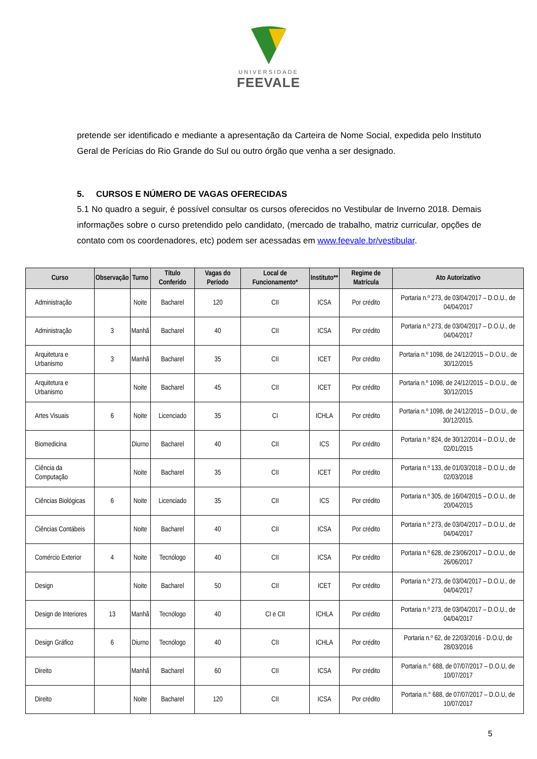UNIVERSIDADE
FEEVALE
pretende ser identificado e mediante a apresentação da Carteira de Nome Social, expedida pelo Instituto Geral de Perícias do Rio Grande do Sul ou outro órgão que venha a ser designado.
5. CURSOS E NÚMERO DE VAGAS OFERECIDAS
5.1 No quadro a seguir, é possível consultar os cursos oferecidos no Vestibular de Inverno 2018. Demais informações sobre o curso pretendido pelo candidato, (mercado de trabalho, matriz curricular, opções de contato com os coordenadores, etc) podem ser acessadas em www.feevale.br/vestibular.
| Curso | Observação | Turno | Título Conferido | Vagas do Período | Local de Funcionamento* | Instituto** | Regime de Matrícula | Ato Autorizativo |
| --- | --- | --- | --- | --- | --- | --- | --- | --- |
| Administração | | Noite | Bacharel | 120 | CII | ICSA | Por crédito | Portaria n.º 273, de 03/04/2017 – D.O.U., de 04/04/2017 |
| Administração | 3 | Manhã | Bacharel | 40 | CII | ICSA | Por crédito | Portaria n.º 273, de 03/04/2017 – D.O.U., de 04/04/2017 |
| Arquitetura e Urbanismo | 3 | Manhã | Bacharel | 35 | CII | ICET | Por crédito | Portaria n.º 1098, de 24/12/2015 – D.O.U., de 30/12/2015 |
| Arquitetura e Urbanismo | | Noite | Bacharel | 45 | CII | ICET | Por crédito | Portaria n.º 1098, de 24/12/2015 – D.O.U., de 30/12/2015 |
| Artes Visuais | 6 | Noite | Licenciado | 35 | CI | ICHLA | Por crédito | Portaria n.º 1098, de 24/12/2015 – D.O.U., de 30/12/2015. |
| Biomedicina | | Diurno | Bacharel | 40 | CII | ICS | Por crédito | Portaria n.º 824, de 30/12/2014 – D.O.U., de 02/01/2015 |
| Ciência da Computação | | Noite | Bacharel | 35 | CII | ICET | Por crédito | Portaria n.º 133, de 01/03/2018 – D.O.U., de 02/03/2018 |
| Ciências Biológicas | 6 | Noite | Licenciado | 35 | CII | ICS | Por crédito | Portaria n.º 305, de 16/04/2015 – D.O.U., de 20/04/2015 |
| Ciências Contábeis | | Noite | Bacharel | 40 | CII | ICSA | Por crédito | Portaria n.º 273, de 03/04/2017 – D.O.U., de 04/04/2017 |
| Comércio Exterior | 4 | Noite | Tecnólogo | 40 | CII | ICSA | Por crédito | Portaria n.º 628, de 23/06/2017 – D.O.U., de 26/06/2017 |
| Design | | Noite | Bacharel | 50 | CII | ICET | Por crédito | Portaria n.º 273, de 03/04/2017 – D.O.U., de 04/04/2017 |
| Design de Interiores | 13 | Manhã | Tecnólogo | 40 | CI e CII | ICHLA | Por crédito | Portaria n.º 273, de 03/04/2017 – D.O.U., de 04/04/2017 |
| Design Gráfico | 6 | Diurno | Tecnólogo | 40 | CII | ICHLA | Por crédito | Portaria n.º 62, de 22/03/2016 - D.O.U, de 28/03/2016 |
| Direito | | Manhã | Bacharel | 60 | CII | ICSA | Por crédito | Portaria n.° 688, de 07/07/2017 – D.O.U, de 10/07/2017 |
| Direito | | Noite | Bacharel | 120 | CII | ICSA | Por crédito | Portaria n.° 688, de 07/07/2017 – D.O.U, de 10/07/2017 |
5